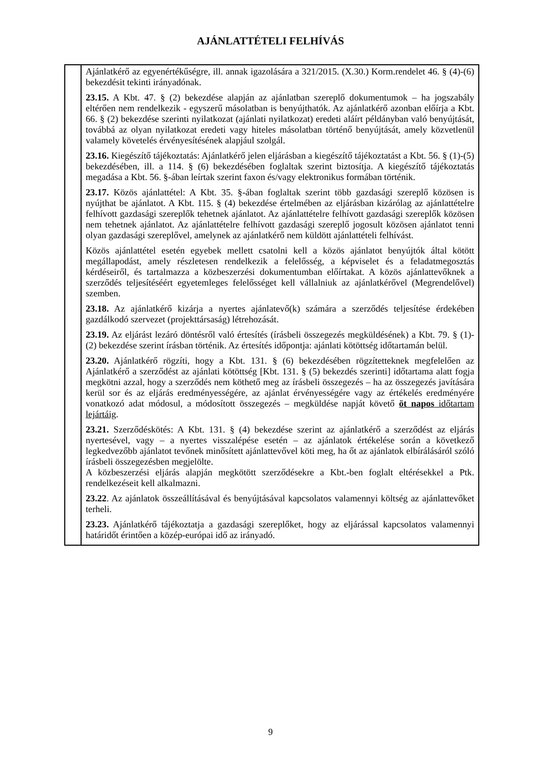AJÁNLATTÉTELI FELHÍVÁS
| | Ajánlatkérő az egyenértékűségre, ill. annak igazolására a 321/2015. (X.30.) Korm.rendelet 46. § (4)-(6) bekezdésit tekinti irányadónak. 23.15. A Kbt. 47. § (2) bekezdése alapján az ajánlatban szereplő dokumentumok – ha jogszabály eltérően nem rendelkezik - egyszerű másolatban is benyújthatók. Az ajánlatkérő azonban előírja a Kbt. 66. § (2) bekezdése szerinti nyilatkozat (ajánlati nyilatkozat) eredeti aláírt példányban való benyújtását, továbbá az olyan nyilatkozat eredeti vagy hiteles másolatban történő benyújtását, amely közvetlenül valamely követelés érvényesítésének alapjául szolgál. 23.16. Kiegészítő tájékoztatás: Ajánlatkérő jelen eljárásban a kiegészítő tájékoztatást a Kbt. 56. § (1)-(5) bekezdésében, ill. a 114. § (6) bekezdésében foglaltak szerint biztosítja. A kiegészítő tájékoztatás megadása a Kbt. 56. §-ában leírtak szerint faxon és/vagy elektronikus formában történik. 23.17. Közös ajánlattétel: A Kbt. 35. §-ában foglaltak szerint több gazdasági szereplő közösen is nyújthat be ajánlatot. A Kbt. 115. § (4) bekezdése értelmében az eljárásban kizárólag az ajánlattételre felhívott gazdasági szereplők tehetnek ajánlatot. Az ajánlattételre felhívott gazdasági szereplők közösen nem tehetnek ajánlatot. Az ajánlattételre felhívott gazdasági szereplő jogosult közösen ajánlatot tenni olyan gazdasági szereplővel, amelynek az ajánlatkérő nem küldött ajánlattételi felhívást. Közös ajánlattétel esetén egyebek mellett csatolni kell a közös ajánlatot benyújtók által kötött megállapodást, amely részletesen rendelkezik a felelősség, a képviselet és a feladatmegosztás kérdéseiről, és tartalmazza a közbeszerzési dokumentumban előírtakat. A közös ajánlattevőknek a szerződés teljesítéséért egyetemleges felelősséget kell vállalniuk az ajánlatkérővel (Megrendelővel) szemben. 23.18. Az ajánlatkérő kizárja a nyertes ajánlatevő(k) számára a szerződés teljesítése érdekében gazdálkodó szervezet (projekttársaság) létrehozását. 23.19. Az eljárást lezáró döntésről való értesítés (írásbeli összegezés megküldésének) a Kbt. 79. § (1)-(2) bekezdése szerint írásban történik. Az értesítés időpontja: ajánlati kötöttség időtartamán belül. 23.20. Ajánlatkérő rögzíti, hogy a Kbt. 131. § (6) bekezdésében rögzítetteknek megfelelően az Ajánlatkérő a szerződést az ajánlati kötöttség [Kbt. 131. § (5) bekezdés szerinti] időtartama alatt fogja megkötni azzal, hogy a szerződés nem köthető meg az írásbeli összegezés – ha az összegezés javítására kerül sor és az eljárás eredményességére, az ajánlat érvényességére vagy az értékelés eredményére vonatkozó adat módosul, a módosított összegezés – megküldése napját követő öt napos időtartam lejártáig . 23.21. Szerződéskötés: A Kbt. 131. § (4) bekezdése szerint az ajánlatkérő a szerződést az eljárás nyertesével, vagy – a nyertes visszalépése esetén – az ajánlatok értékelése során a következő legkedvezőbb ajánlatot tevőnek minősített ajánlattevővel köti meg, ha őt az ajánlatok elbírálásáról szóló írásbeli összegezésben megjelölte. A közbeszerzési eljárás alapján megkötött szerződésekre a Kbt.-ben foglalt eltérésekkel a Ptk. rendelkezéseit kell alkalmazni. 23.22 . Az ajánlatok összeállításával és benyújtásával kapcsolatos valamennyi költség az ajánlattevőket terheli. 23.23. Ajánlatkérő tájékoztatja a gazdasági szereplőket, hogy az eljárással kapcsolatos valamennyi határidőt érintően a közép-európai idő az irányadó. |
9